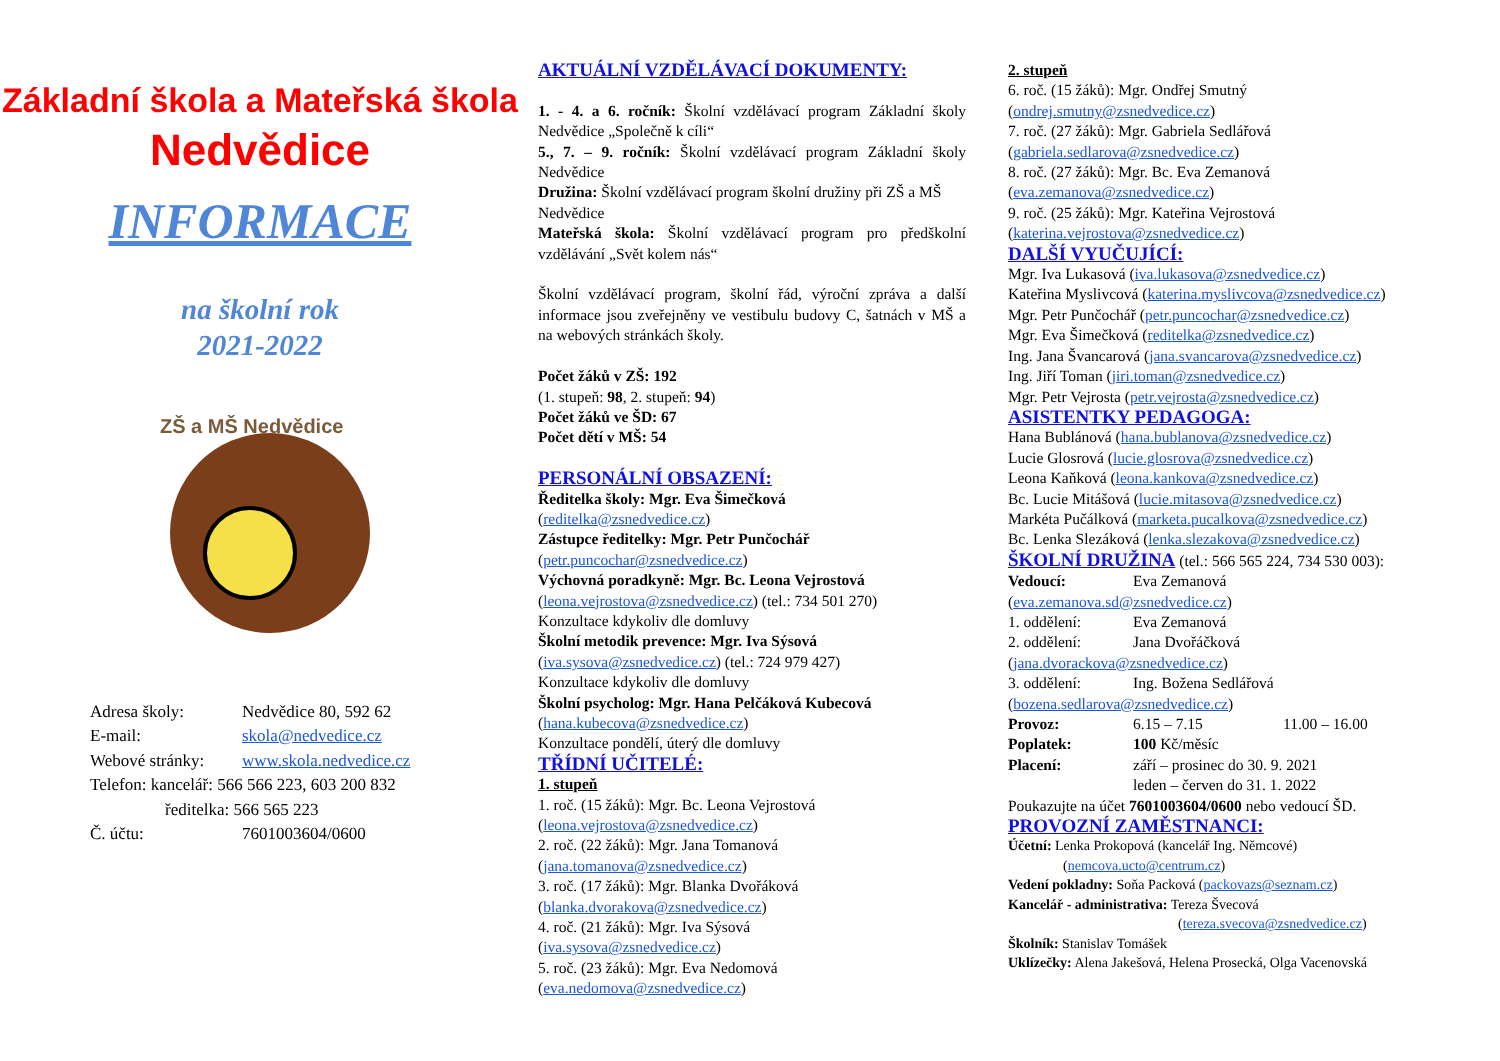Základní škola a Mateřská škola
Nedvědice
INFORMACE
na školní rok
2021-2022
ZŠ a MŠ Nedvědice
| Adresa školy: | Nedvědice 80, 592 62 |
| E-mail: | skola@nedvedice.cz |
| Webové stránky: | www.skola.nedvedice.cz |
| Telefon: kancelář: 566 566 223, 603 200 832 | |
| ředitelka: 566 565 223 | |
| Č. účtu: | 7601003604/0600 |
AKTUÁLNÍ VZDĚLÁVACÍ DOKUMENTY:
1. - 4. a 6. ročník: Školní vzdělávací program Základní školy Nedvědice „Společně k cíli“
5., 7. – 9. ročník: Školní vzdělávací program Základní školy Nedvědice
Družina: Školní vzdělávací program školní družiny při ZŠ a MŠ Nedvědice
Mateřská škola: Školní vzdělávací program pro předškolní vzdělávání „Svět kolem nás“
Školní vzdělávací program, školní řád, výroční zpráva a další informace jsou zveřejněny ve vestibulu budovy C, šatnách v MŠ a na webových stránkách školy.
Počet žáků v ZŠ: 192
(1. stupeň: 98, 2. stupeň: 94)
Počet žáků ve ŠD: 67
Počet dětí v MŠ: 54
PERSONÁLNÍ OBSAZENÍ:
Ředitelka školy: Mgr. Eva Šimečková
(reditelka@zsnedvedice.cz)
Zástupce ředitelky: Mgr. Petr Punčochář
(petr.puncochar@zsnedvedice.cz)
Výchovná poradkyně: Mgr. Bc. Leona Vejrostová
(leona.vejrostova@zsnedvedice.cz) (tel.: 734 501 270)
Konzultace kdykoliv dle domluvy
Školní metodik prevence: Mgr. Iva Sýsová
(iva.sysova@zsnedvedice.cz) (tel.: 724 979 427)
Konzultace kdykoliv dle domluvy
Školní psycholog: Mgr. Hana Pelčáková Kubecová
(hana.kubecova@zsnedvedice.cz)
Konzultace pondělí, úterý dle domluvy
TŘÍDNÍ UČITELÉ:
1. stupeň
1. roč. (15 žáků): Mgr. Bc. Leona Vejrostová
(leona.vejrostova@zsnedvedice.cz)
2. roč. (22 žáků): Mgr. Jana Tomanová
(jana.tomanova@zsnedvedice.cz)
3. roč. (17 žáků): Mgr. Blanka Dvořáková
(blanka.dvorakova@zsnedvedice.cz)
4. roč. (21 žáků): Mgr. Iva Sýsová
(iva.sysova@zsnedvedice.cz)
5. roč. (23 žáků): Mgr. Eva Nedomová
(eva.nedomova@zsnedvedice.cz)
2. stupeň
6. roč. (15 žáků): Mgr. Ondřej Smutný
(ondrej.smutny@zsnedvedice.cz)
7. roč. (27 žáků): Mgr. Gabriela Sedlářová
(gabriela.sedlarova@zsnedvedice.cz)
8. roč. (27 žáků): Mgr. Bc. Eva Zemanová
(eva.zemanova@zsnedvedice.cz)
9. roč. (25 žáků): Mgr. Kateřina Vejrostová
(katerina.vejrostova@zsnedvedice.cz)
DALŠÍ VYUČUJÍCÍ:
Mgr. Iva Lukasová (iva.lukasova@zsnedvedice.cz)
Kateřina Myslivcová (katerina.myslivcova@zsnedvedice.cz)
Mgr. Petr Punčochář (petr.puncochar@zsnedvedice.cz)
Mgr. Eva Šimečková (reditelka@zsnedvedice.cz)
Ing. Jana Švancarová (jana.svancarova@zsnedvedice.cz)
Ing. Jiří Toman (jiri.toman@zsnedvedice.cz)
Mgr. Petr Vejrosta (petr.vejrosta@zsnedvedice.cz)
ASISTENTKY PEDAGOGA:
Hana Bublánová (hana.bublanova@zsnedvedice.cz)
Lucie Glosrová (lucie.glosrova@zsnedvedice.cz)
Leona Kaňková (leona.kankova@zsnedvedice.cz)
Bc. Lucie Mitášová (lucie.mitasova@zsnedvedice.cz)
Markéta Pučálková (marketa.pucalkova@zsnedvedice.cz)
Bc. Lenka Slezáková (lenka.slezakova@zsnedvedice.cz)
ŠKOLNÍ DRUŽINA (tel.: 566 565 224, 734 530 003):
| Vedoucí: | Eva Zemanová | |
| ( eva.zemanova.sd@zsnedvedice.cz ) | | |
| 1. oddělení: | Eva Zemanová | |
| 2. oddělení: | Jana Dvořáčková | |
| ( jana.dvorackova@zsnedvedice.cz ) | | |
| 3. oddělení: | Ing. Božena Sedlářová | |
| ( bozena.sedlarova@zsnedvedice.cz ) | | |
| Provoz: | 6.15 – 7.15 | 11.00 – 16.00 |
| Poplatek: | 100 Kč/měsíc | |
| Placení: | září – prosinec do 30. 9. 2021 leden – červen do 31. 1. 2022 | |
Poukazujte na účet 7601003604/0600 nebo vedoucí ŠD.
PROVOZNÍ ZAMĚSTNANCI:
Účetní: Lenka Prokopová (kancelář Ing. Němcové)
(nemcova.ucto@centrum.cz)
Vedení pokladny: Soňa Packová (packovazs@seznam.cz)
Kancelář - administrativa: Tereza Švecová
(tereza.svecova@zsnedvedice.cz)
Školník: Stanislav Tomášek
Uklízečky: Alena Jakešová, Helena Prosecká, Olga Vacenovská